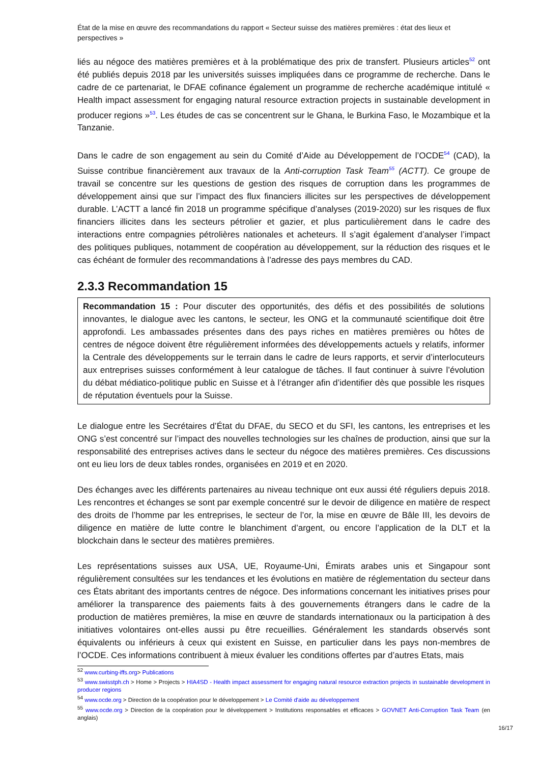État de la mise en œuvre des recommandations du rapport « Secteur suisse des matières premières : état des lieux et perspectives »
liés au négoce des matières premières et à la problématique des prix de transfert. Plusieurs articles<sup>52</sup> ont été publiés depuis 2018 par les universités suisses impliquées dans ce programme de recherche. Dans le cadre de ce partenariat, le DFAE cofinance également un programme de recherche académique intitulé « Health impact assessment for engaging natural resource extraction projects in sustainable development in producer regions »<sup>53</sup>. Les études de cas se concentrent sur le Ghana, le Burkina Faso, le Mozambique et la Tanzanie.
Dans le cadre de son engagement au sein du Comité d’Aide au Développement de l’OCDE<sup>54</sup> (CAD), la Suisse contribue financièrement aux travaux de la Anti-corruption Task Team<sup>55</sup> (ACTT). Ce groupe de travail se concentre sur les questions de gestion des risques de corruption dans les programmes de développement ainsi que sur l’impact des flux financiers illicites sur les perspectives de développement durable. L’ACTT a lancé fin 2018 un programme spécifique d’analyses (2019-2020) sur les risques de flux financiers illicites dans les secteurs pétrolier et gazier, et plus particulièrement dans le cadre des interactions entre compagnies pétrolières nationales et acheteurs. Il s’agit également d’analyser l’impact des politiques publiques, notamment de coopération au développement, sur la réduction des risques et le cas échéant de formuler des recommandations à l’adresse des pays membres du CAD.
2.3.3 Recommandation 15
Recommandation 15 : Pour discuter des opportunités, des défis et des possibilités de solutions innovantes, le dialogue avec les cantons, le secteur, les ONG et la communauté scientifique doit être approfondi. Les ambassades présentes dans des pays riches en matières premières ou hôtes de centres de négoce doivent être régulièrement informées des développements actuels y relatifs, informer la Centrale des développements sur le terrain dans le cadre de leurs rapports, et servir d’interlocuteurs aux entreprises suisses conformément à leur catalogue de tâches. Il faut continuer à suivre l’évolution du débat médiatico-politique public en Suisse et à l’étranger afin d’identifier dès que possible les risques de réputation éventuels pour la Suisse.
Le dialogue entre les Secrétaires d’État du DFAE, du SECO et du SFI, les cantons, les entreprises et les ONG s’est concentré sur l’impact des nouvelles technologies sur les chaînes de production, ainsi que sur la responsabilité des entreprises actives dans le secteur du négoce des matières premières. Ces discussions ont eu lieu lors de deux tables rondes, organisées en 2019 et en 2020.
Des échanges avec les différents partenaires au niveau technique ont eux aussi été réguliers depuis 2018. Les rencontres et échanges se sont par exemple concentré sur le devoir de diligence en matière de respect des droits de l’homme par les entreprises, le secteur de l’or, la mise en œuvre de Bâle III, les devoirs de diligence en matière de lutte contre le blanchiment d’argent, ou encore l’application de la DLT et la blockchain dans le secteur des matières premières.
Les représentations suisses aux USA, UE, Royaume-Uni, Émirats arabes unis et Singapour sont régulièrement consultées sur les tendances et les évolutions en matière de réglementation du secteur dans ces États abritant des importants centres de négoce. Des informations concernant les initiatives prises pour améliorer la transparence des paiements faits à des gouvernements étrangers dans le cadre de la production de matières premières, la mise en œuvre de standards internationaux ou la participation à des initiatives volontaires ont-elles aussi pu être recueillies. Généralement les standards observés sont équivalents ou inférieurs à ceux qui existent en Suisse, en particulier dans les pays non-membres de l’OCDE. Ces informations contribuent à mieux évaluer les conditions offertes par d’autres Etats, mais
<sup>52</sup> www.curbing-iffs.org> Publications
<sup>53</sup> www.swisstph.ch > Home > Projects > HIA4SD - Health impact assessment for engaging natural resource extraction projects in sustainable development in producer regions
<sup>54</sup> www.ocde.org > Direction de la coopération pour le développement > Le Comité d'aide au développement
<sup>55</sup> www.ocde.org > Direction de la coopération pour le développement > Institutions responsables et efficaces > GOVNET Anti-Corruption Task Team (en anglais)
16/17